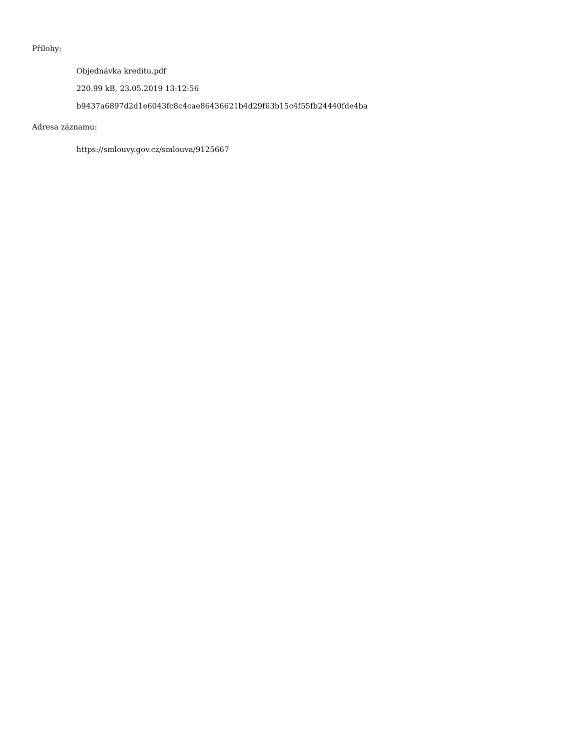Přílohy:
Objednávka kreditu.pdf
220.99 kB, 23.05.2019 13:12:56
b9437a6897d2d1e6043fc8c4cae86436621b4d29f63b15c4f55fb24440fde4ba
Adresa záznamu:
https://smlouvy.gov.cz/smlouva/9125667